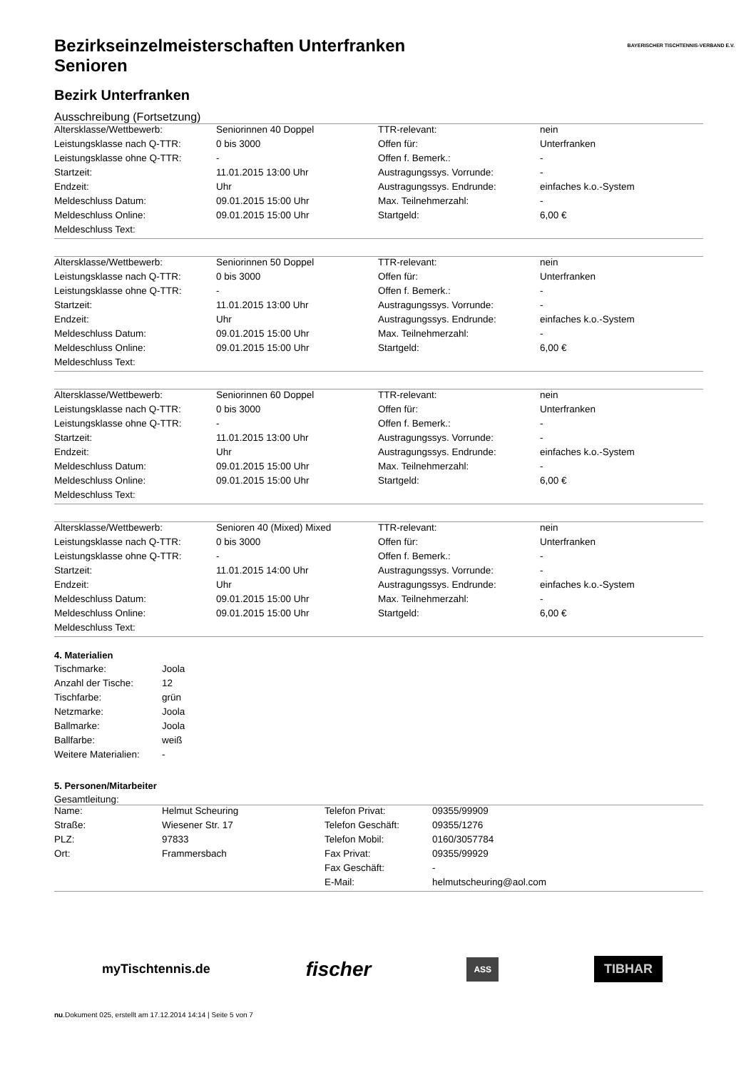BAYERISCHER TISCHTENNIS-VERBAND E.V.
Bezirkseinzelmeisterschaften Unterfranken
Senioren
Bezirk Unterfranken
Ausschreibung (Fortsetzung)
| Altersklasse/Wettbewerb: | Seniorinnen 40 Doppel | TTR-relevant: | nein |
| Leistungsklasse nach Q-TTR: | 0 bis 3000 | Offen für: | Unterfranken |
| Leistungsklasse ohne Q-TTR: | - | Offen f. Bemerk.: | - |
| Startzeit: | 11.01.2015 13:00 Uhr | Austragungssys. Vorrunde: | - |
| Endzeit: | Uhr | Austragungssys. Endrunde: | einfaches k.o.-System |
| Meldeschluss Datum: | 09.01.2015 15:00 Uhr | Max. Teilnehmerzahl: | - |
| Meldeschluss Online: | 09.01.2015 15:00 Uhr | Startgeld: | 6,00 € |
| Meldeschluss Text: | | | |
| Altersklasse/Wettbewerb: | Seniorinnen 50 Doppel | TTR-relevant: | nein |
| Leistungsklasse nach Q-TTR: | 0 bis 3000 | Offen für: | Unterfranken |
| Leistungsklasse ohne Q-TTR: | - | Offen f. Bemerk.: | - |
| Startzeit: | 11.01.2015 13:00 Uhr | Austragungssys. Vorrunde: | - |
| Endzeit: | Uhr | Austragungssys. Endrunde: | einfaches k.o.-System |
| Meldeschluss Datum: | 09.01.2015 15:00 Uhr | Max. Teilnehmerzahl: | - |
| Meldeschluss Online: | 09.01.2015 15:00 Uhr | Startgeld: | 6,00 € |
| Meldeschluss Text: | | | |
| Altersklasse/Wettbewerb: | Seniorinnen 60 Doppel | TTR-relevant: | nein |
| Leistungsklasse nach Q-TTR: | 0 bis 3000 | Offen für: | Unterfranken |
| Leistungsklasse ohne Q-TTR: | - | Offen f. Bemerk.: | - |
| Startzeit: | 11.01.2015 13:00 Uhr | Austragungssys. Vorrunde: | - |
| Endzeit: | Uhr | Austragungssys. Endrunde: | einfaches k.o.-System |
| Meldeschluss Datum: | 09.01.2015 15:00 Uhr | Max. Teilnehmerzahl: | - |
| Meldeschluss Online: | 09.01.2015 15:00 Uhr | Startgeld: | 6,00 € |
| Meldeschluss Text: | | | |
| Altersklasse/Wettbewerb: | Senioren 40 (Mixed) Mixed | TTR-relevant: | nein |
| Leistungsklasse nach Q-TTR: | 0 bis 3000 | Offen für: | Unterfranken |
| Leistungsklasse ohne Q-TTR: | - | Offen f. Bemerk.: | - |
| Startzeit: | 11.01.2015 14:00 Uhr | Austragungssys. Vorrunde: | - |
| Endzeit: | Uhr | Austragungssys. Endrunde: | einfaches k.o.-System |
| Meldeschluss Datum: | 09.01.2015 15:00 Uhr | Max. Teilnehmerzahl: | - |
| Meldeschluss Online: | 09.01.2015 15:00 Uhr | Startgeld: | 6,00 € |
| Meldeschluss Text: | | | |
4. Materialien
| Tischmarke: | Joola |
| Anzahl der Tische: | 12 |
| Tischfarbe: | grün |
| Netzmarke: | Joola |
| Ballmarke: | Joola |
| Ballfarbe: | weiß |
| Weitere Materialien: | - |
5. Personen/Mitarbeiter
Gesamtleitung:
| Name: | Helmut Scheuring | Telefon Privat: | 09355/99909 |
| Straße: | Wiesener Str. 17 | Telefon Geschäft: | 09355/1276 |
| PLZ: | 97833 | Telefon Mobil: | 0160/3057784 |
| Ort: | Frammersbach | Fax Privat: | 09355/99929 |
| | | Fax Geschäft: | - |
| | | E-Mail: | helmutscheuring@aol.com |
myTischtennis.de fischer ASS TIBHAR
nu.Dokument 025, erstellt am 17.12.2014 14:14 | Seite 5 von 7